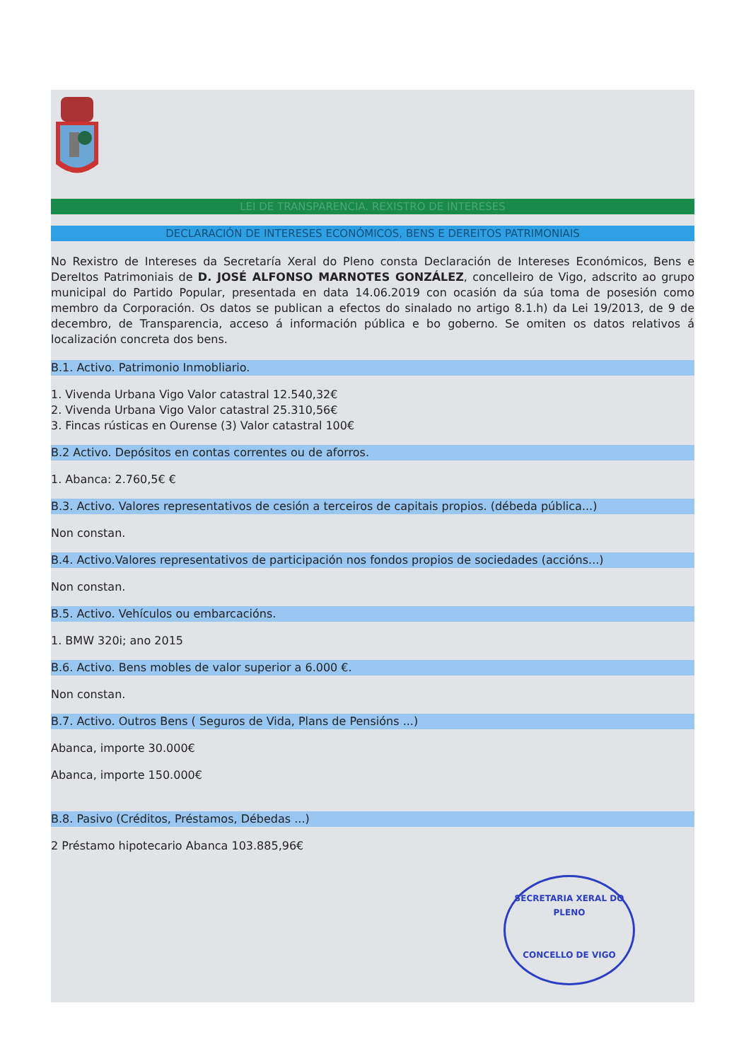LEI DE TRANSPARENCIA. REXISTRO DE INTERESES
DECLARACIÓN DE INTERESES ECONÓMICOS, BENS E DEREITOS PATRIMONIAIS
No Rexistro de Intereses da Secretaría Xeral do Pleno consta Declaración de Intereses Económicos, Bens e DereItos Patrimoniais de D. JOSÉ ALFONSO MARNOTES GONZÁLEZ, concelleiro de Vigo, adscrito ao grupo municipal do Partido Popular, presentada en data 14.06.2019 con ocasión da súa toma de posesión como membro da Corporación. Os datos se publican a efectos do sinalado no artigo 8.1.h) da Lei 19/2013, de 9 de decembro, de Transparencia, acceso á información pública e bo goberno. Se omiten os datos relativos á localización concreta dos bens.
B.1. Activo. Patrimonio Inmobliario.
1. Vivenda Urbana Vigo Valor catastral 12.540,32€
2. Vivenda Urbana Vigo Valor catastral 25.310,56€
3. Fincas rústicas en Ourense (3) Valor catastral 100€
B.2 Activo. Depósitos en contas correntes ou de aforros.
1. Abanca: 2.760,5€ €
B.3. Activo. Valores representativos de cesión a terceiros de capitais propios. (débeda pública...)
Non constan.
B.4. Activo.Valores representativos de participación nos fondos propios de sociedades (accións...)
Non constan.
B.5. Activo. Vehículos ou embarcacións.
1. BMW 320i; ano 2015
B.6. Activo. Bens mobles de valor superior a 6.000 €.
Non constan.
B.7. Activo. Outros Bens ( Seguros de Vida, Plans de Pensións ...)
Abanca, importe 30.000€
Abanca, importe 150.000€
B.8. Pasivo (Créditos, Préstamos, Débedas ...)
2 Préstamo hipotecario Abanca 103.885,96€
SECRETARIA XERAL DO PLENO
CONCELLO DE VIGO